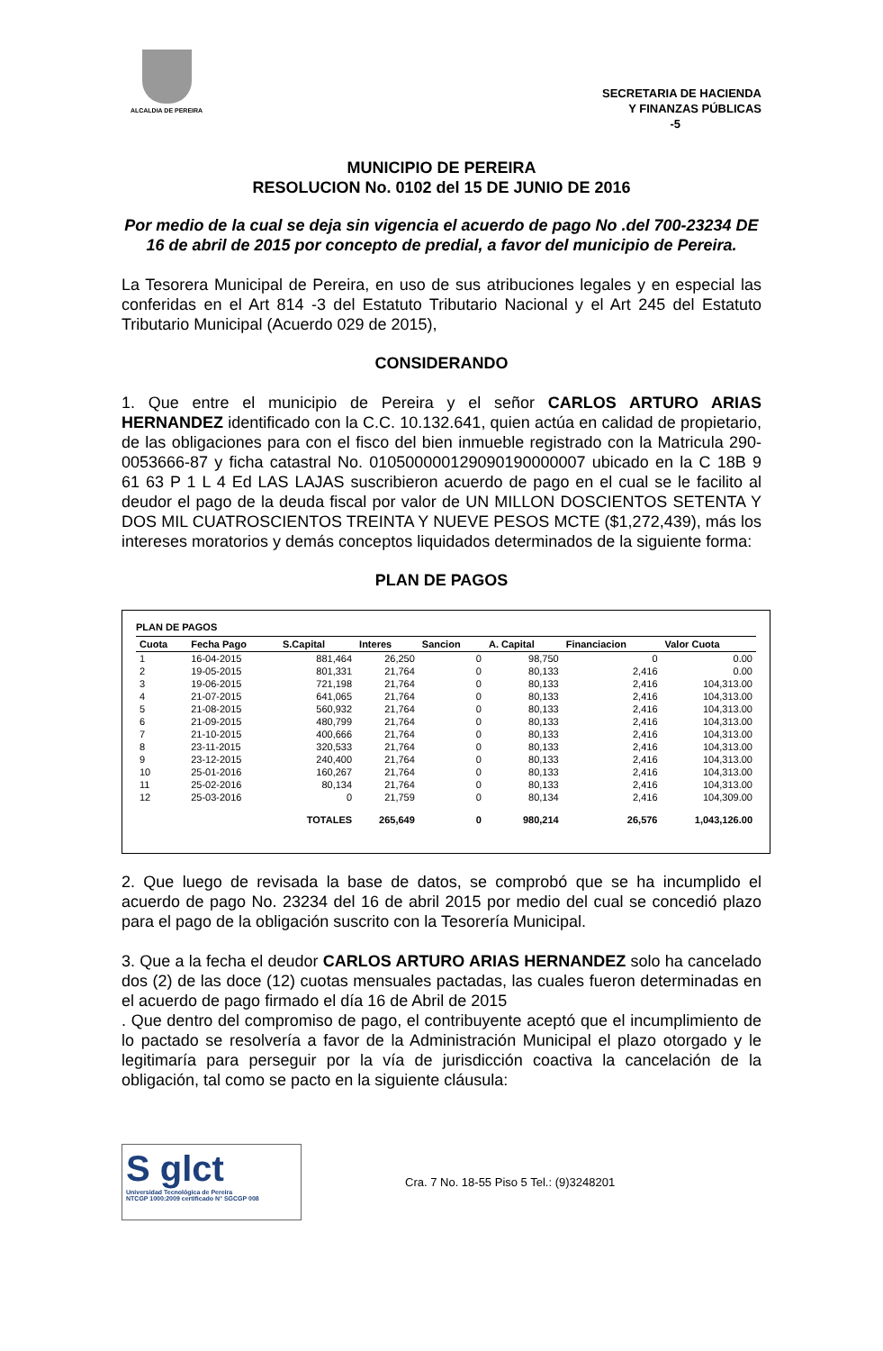ALCALDIA DE PEREIRA
SECRETARIA DE HACIENDA
Y FINANZAS PÚBLICAS
-5
MUNICIPIO DE PEREIRA
RESOLUCION No. 0102 del 15 DE JUNIO DE 2016
Por medio de la cual se deja sin vigencia el acuerdo de pago No .del 700-23234 DE 16 de abril de 2015 por concepto de predial, a favor del municipio de Pereira.
La Tesorera Municipal de Pereira, en uso de sus atribuciones legales y en especial las conferidas en el Art 814 -3 del Estatuto Tributario Nacional y el Art 245 del Estatuto Tributario Municipal (Acuerdo 029 de 2015),
CONSIDERANDO
1. Que entre el municipio de Pereira y el señor CARLOS ARTURO ARIAS HERNANDEZ identificado con la C.C. 10.132.641, quien actúa en calidad de propietario, de las obligaciones para con el fisco del bien inmueble registrado con la Matricula 290-0053666-87 y ficha catastral No. 010500000129090190000007 ubicado en la C 18B 9 61 63 P 1 L 4 Ed LAS LAJAS suscribieron acuerdo de pago en el cual se le facilito al deudor el pago de la deuda fiscal por valor de UN MILLON DOSCIENTOS SETENTA Y DOS MIL CUATROSCIENTOS TREINTA Y NUEVE PESOS MCTE ($1,272,439), más los intereses moratorios y demás conceptos liquidados determinados de la siguiente forma:
PLAN DE PAGOS
PLAN DE PAGOS
| Cuota | Fecha Pago | S.Capital | Interes | Sancion | A. Capital | Financiacion | Valor Cuota |
| --- | --- | --- | --- | --- | --- | --- | --- |
| 1 | 16-04-2015 | 881,464 | 26,250 | 0 | 98,750 | 0 | 0.00 |
| 2 | 19-05-2015 | 801,331 | 21,764 | 0 | 80,133 | 2,416 | 0.00 |
| 3 | 19-06-2015 | 721,198 | 21,764 | 0 | 80,133 | 2,416 | 104,313.00 |
| 4 | 21-07-2015 | 641,065 | 21,764 | 0 | 80,133 | 2,416 | 104,313.00 |
| 5 | 21-08-2015 | 560,932 | 21,764 | 0 | 80,133 | 2,416 | 104,313.00 |
| 6 | 21-09-2015 | 480,799 | 21,764 | 0 | 80,133 | 2,416 | 104,313.00 |
| 7 | 21-10-2015 | 400,666 | 21,764 | 0 | 80,133 | 2,416 | 104,313.00 |
| 8 | 23-11-2015 | 320,533 | 21,764 | 0 | 80,133 | 2,416 | 104,313.00 |
| 9 | 23-12-2015 | 240,400 | 21,764 | 0 | 80,133 | 2,416 | 104,313.00 |
| 10 | 25-01-2016 | 160,267 | 21,764 | 0 | 80,133 | 2,416 | 104,313.00 |
| 11 | 25-02-2016 | 80,134 | 21,764 | 0 | 80,133 | 2,416 | 104,313.00 |
| 12 | 25-03-2016 | 0 | 21,759 | 0 | 80,134 | 2,416 | 104,309.00 |
| | | TOTALES | 265,649 | 0 | 980,214 | 26,576 | 1,043,126.00 |
2. Que luego de revisada la base de datos, se comprobó que se ha incumplido el acuerdo de pago No. 23234 del 16 de abril 2015 por medio del cual se concedió plazo para el pago de la obligación suscrito con la Tesorería Municipal.
3. Que a la fecha el deudor CARLOS ARTURO ARIAS HERNANDEZ solo ha cancelado dos (2) de las doce (12) cuotas mensuales pactadas, las cuales fueron determinadas en el acuerdo de pago firmado el día 16 de Abril de 2015
. Que dentro del compromiso de pago, el contribuyente aceptó que el incumplimiento de lo pactado se resolvería a favor de la Administración Municipal el plazo otorgado y le legitimaría para perseguir por la vía de jurisdicción coactiva la cancelación de la obligación, tal como se pacto en la siguiente cláusula:
S glct
Universidad Tecnológica de Pereira
NTCGP 1000:2009 certificado N° SGCGP 008
Cra. 7 No. 18-55 Piso 5 Tel.: (9)3248201